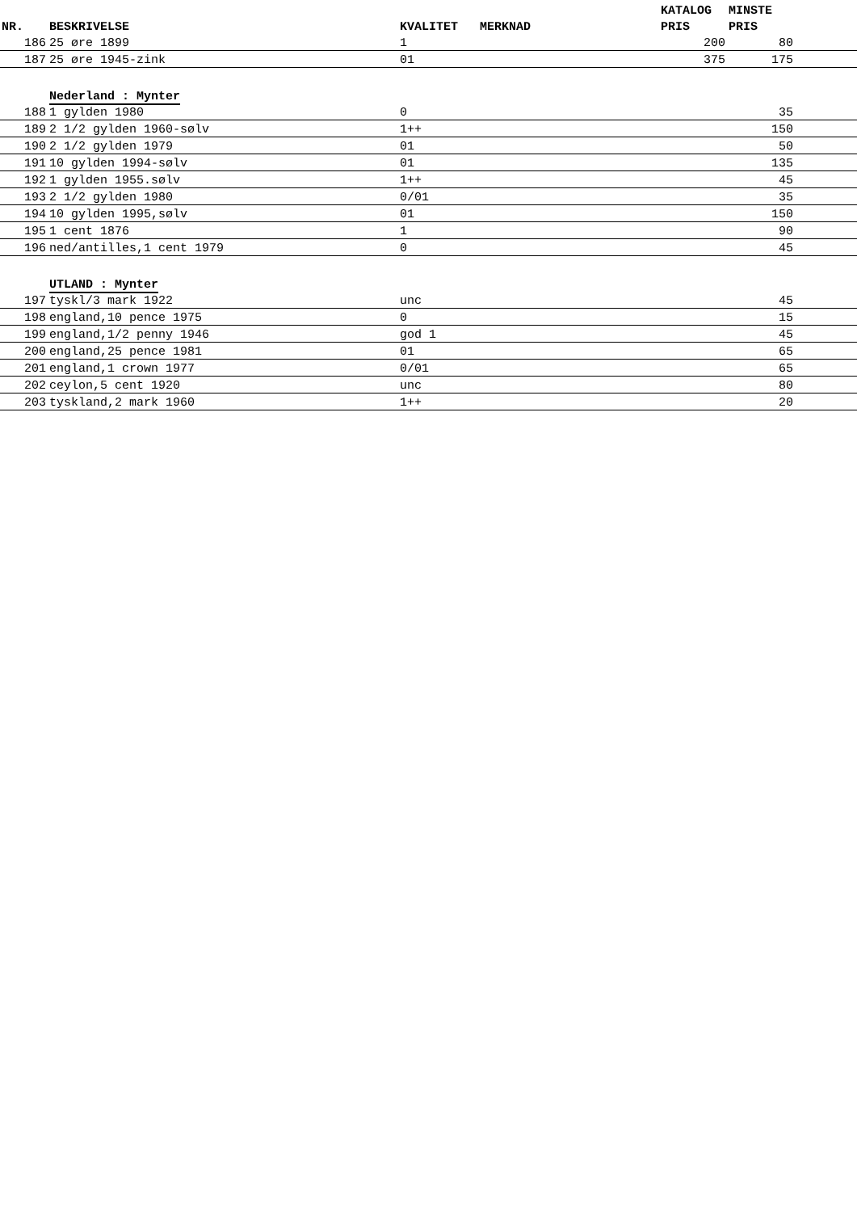| | | | | KATALOG | MINSTE | |
| --- | --- | --- | --- | --- | --- | --- |
| NR. | BESKRIVELSE | KVALITET | MERKNAD | PRIS | PRIS | |
| 186 | 25 øre 1899 | 1 | | 200 | 80 | |
| 187 | 25 øre 1945-zink | 01 | | 375 | 175 | |
| | Nederland : Mynter | | | | | |
| 188 | 1 gylden 1980 | 0 | | | 35 | |
| 189 | 2 1/2 gylden 1960-sølv | 1++ | | | 150 | |
| 190 | 2 1/2 gylden 1979 | 01 | | | 50 | |
| 191 | 10 gylden 1994-sølv | 01 | | | 135 | |
| 192 | 1 gylden 1955.sølv | 1++ | | | 45 | |
| 193 | 2 1/2 gylden 1980 | 0/01 | | | 35 | |
| 194 | 10 gylden 1995,sølv | 01 | | | 150 | |
| 195 | 1 cent 1876 | 1 | | | 90 | |
| 196 | ned/antilles,1 cent 1979 | 0 | | | 45 | |
| | UTLAND : Mynter | | | | | |
| 197 | tyskl/3 mark 1922 | unc | | | 45 | |
| 198 | england,10 pence 1975 | 0 | | | 15 | |
| 199 | england,1/2 penny 1946 | god 1 | | | 45 | |
| 200 | england,25 pence 1981 | 01 | | | 65 | |
| 201 | england,1 crown 1977 | 0/01 | | | 65 | |
| 202 | ceylon,5 cent 1920 | unc | | | 80 | |
| 203 | tyskland,2 mark 1960 | 1++ | | | 20 | |